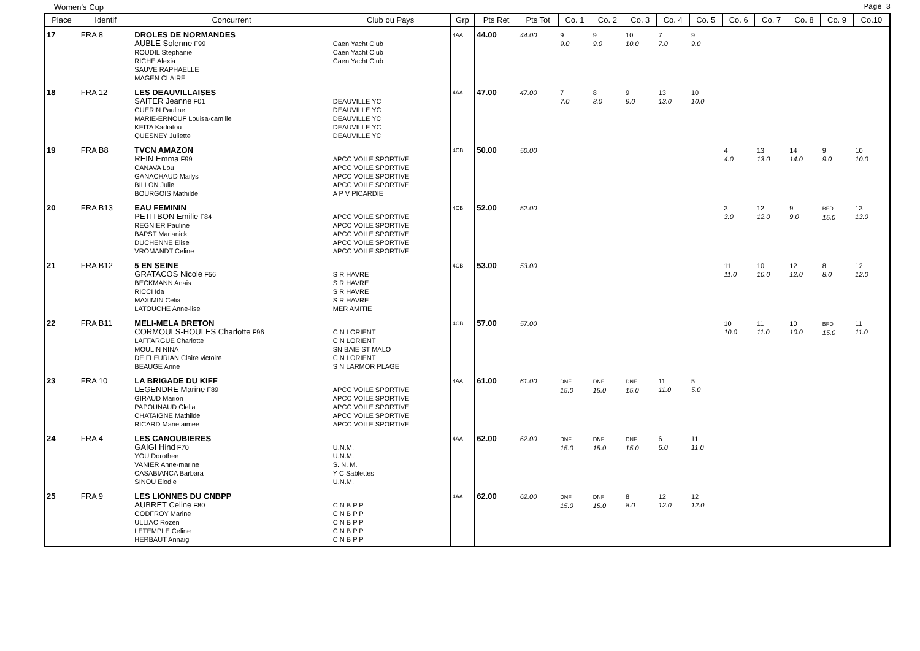Women's Cup Page 3
| Place | Identif | Concurrent | Club ou Pays | Grp | Pts Ret | Pts Tot | Co. 1 | Co. 2 | Co. 3 | Co. 4 | Co. 5 | Co. 6 | Co. 7 | Co. 8 | Co. 9 | Co.10 |
| --- | --- | --- | --- | --- | --- | --- | --- | --- | --- | --- | --- | --- | --- | --- | --- | --- |
| 17 | FRA 8 | DROLES DE NORMANDES AUBLE Solenne F99 ROUDIL Stephanie RICHE Alexia SAUVE RAPHAELLE MAGEN CLAIRE | Caen Yacht Club Caen Yacht Club Caen Yacht Club | 4AA | 44.00 | 44.00 | 9 9.0 | 9 9.0 | 10 10.0 | 7 7.0 | 9 9.0 | | | | | |
| 18 | FRA 12 | LES DEAUVILLAISES SAITER Jeanne F01 GUERIN Pauline MARIE-ERNOUF Louisa-camille KEITA Kadiatou QUESNEY Juliette | DEAUVILLE YC DEAUVILLE YC DEAUVILLE YC DEAUVILLE YC DEAUVILLE YC | 4AA | 47.00 | 47.00 | 7 7.0 | 8 8.0 | 9 9.0 | 13 13.0 | 10 10.0 | | | | | |
| 19 | FRA B8 | TVCN AMAZON REIN Emma F99 CANAVA Lou GANACHAUD Mailys BILLON Julie BOURGOIS Mathilde | APCC VOILE SPORTIVE APCC VOILE SPORTIVE APCC VOILE SPORTIVE APCC VOILE SPORTIVE A P V PICARDIE | 4CB | 50.00 | 50.00 | | | | | | 4 4.0 | 13 13.0 | 14 14.0 | 9 9.0 | 10 10.0 |
| 20 | FRA B13 | EAU FEMININ PETITBON Emilie F84 REGNIER Pauline BAPST Marianick DUCHENNE Elise VROMANDT Celine | APCC VOILE SPORTIVE APCC VOILE SPORTIVE APCC VOILE SPORTIVE APCC VOILE SPORTIVE APCC VOILE SPORTIVE | 4CB | 52.00 | 52.00 | | | | | | 3 3.0 | 12 12.0 | 9 9.0 | BFD 15.0 | 13 13.0 |
| 21 | FRA B12 | 5 EN SEINE GRATACOS Nicole F56 BECKMANN Anais RICCI Ida MAXIMIN Celia LATOUCHE Anne-lise | S R HAVRE S R HAVRE S R HAVRE S R HAVRE MER AMITIE | 4CB | 53.00 | 53.00 | | | | | | 11 11.0 | 10 10.0 | 12 12.0 | 8 8.0 | 12 12.0 |
| 22 | FRA B11 | MELI-MELA BRETON CORMOULS-HOULES Charlotte F96 LAFFARGUE Charlotte MOULIN NINA DE FLEURIAN Claire victoire BEAUGE Anne | C N LORIENT C N LORIENT SN BAIE ST MALO C N LORIENT S N LARMOR PLAGE | 4CB | 57.00 | 57.00 | | | | | | 10 10.0 | 11 11.0 | 10 10.0 | BFD 15.0 | 11 11.0 |
| 23 | FRA 10 | LA BRIGADE DU KIFF LEGENDRE Marine F89 GIRAUD Marion PAPOUNAUD Clelia CHATAIGNE Mathilde RICARD Marie aimee | APCC VOILE SPORTIVE APCC VOILE SPORTIVE APCC VOILE SPORTIVE APCC VOILE SPORTIVE APCC VOILE SPORTIVE | 4AA | 61.00 | 61.00 | DNF 15.0 | DNF 15.0 | DNF 15.0 | 11 11.0 | 5 5.0 | | | | | |
| 24 | FRA 4 | LES CANOUBIERES GAIGI Hind F70 YOU Dorothee VANIER Anne-marine CASABIANCA Barbara SINOU Elodie | U.N.M. U.N.M. S. N. M. Y C Sablettes U.N.M. | 4AA | 62.00 | 62.00 | DNF 15.0 | DNF 15.0 | DNF 15.0 | 6 6.0 | 11 11.0 | | | | | |
| 25 | FRA 9 | LES LIONNES DU CNBPP AUBRET Celine F80 GODFROY Marine ULLIAC Rozen LETEMPLE Celine HERBAUT Annaig | C N B P P C N B P P C N B P P C N B P P C N B P P | 4AA | 62.00 | 62.00 | DNF 15.0 | DNF 15.0 | 8 8.0 | 12 12.0 | 12 12.0 | | | | | |